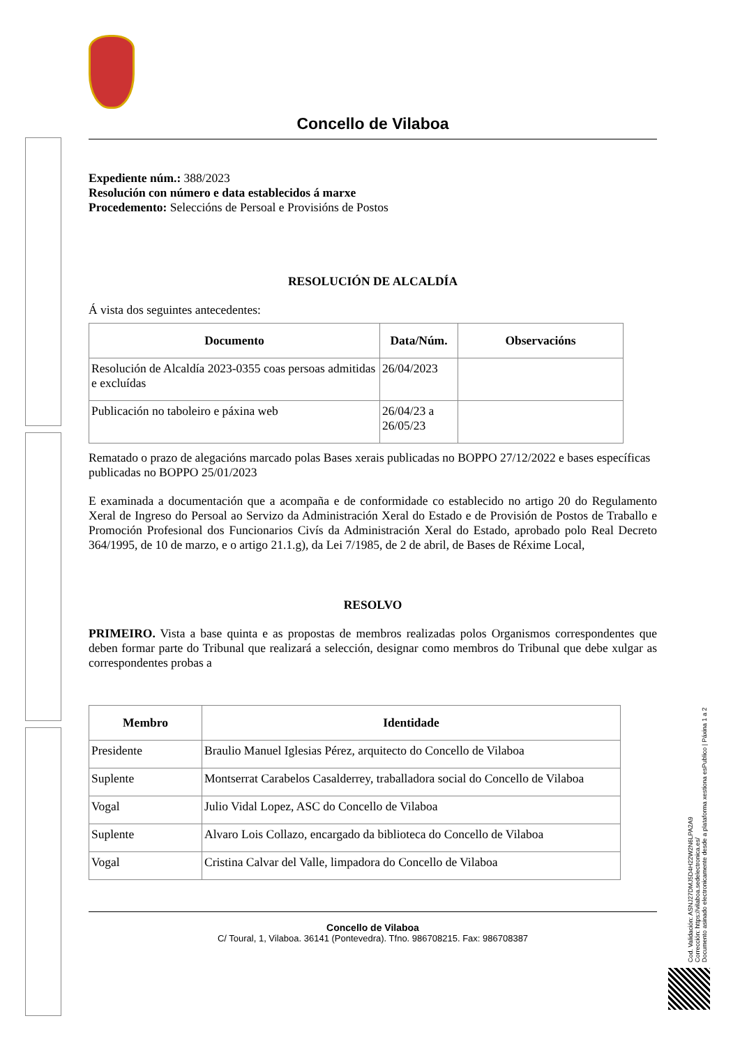Concello de Vilaboa
Expediente núm.: 388/2023
Resolución con número e data establecidos á marxe
Procedemento: Seleccións de Persoal e Provisións de Postos
RESOLUCIÓN DE ALCALDÍA
Á vista dos seguintes antecedentes:
| Documento | Data/Núm. | Observacións |
| --- | --- | --- |
| Resolución de Alcaldía 2023-0355 coas persoas admitidas e excluídas | 26/04/2023 | |
| Publicación no taboleiro e páxina web | 26/04/23 a 26/05/23 | |
Rematado o prazo de alegacións marcado polas Bases xerais publicadas no BOPPO 27/12/2022 e bases específicas publicadas no BOPPO 25/01/2023
E examinada a documentación que a acompaña e de conformidade co establecido no artigo 20 do Regulamento Xeral de Ingreso do Persoal ao Servizo da Administración Xeral do Estado e de Provisión de Postos de Traballo e Promoción Profesional dos Funcionarios Civís da Administración Xeral do Estado, aprobado polo Real Decreto 364/1995, de 10 de marzo, e o artigo 21.1.g), da Lei 7/1985, de 2 de abril, de Bases de Réxime Local,
RESOLVO
PRIMEIRO. Vista a base quinta e as propostas de membros realizadas polos Organismos correspondentes que deben formar parte do Tribunal que realizará a selección, designar como membros do Tribunal que debe xulgar as correspondentes probas a
| Membro | Identidade |
| --- | --- |
| Presidente | Braulio Manuel Iglesias Pérez, arquitecto do Concello de Vilaboa |
| Suplente | Montserrat Carabelos Casalderrey, traballadora social do Concello de Vilaboa |
| Vogal | Julio Vidal Lopez, ASC do Concello de Vilaboa |
| Suplente | Alvaro Lois Collazo, encargado da biblioteca do Concello de Vilaboa |
| Vogal | Cristina Calvar del Valle, limpadora do Concello de Vilaboa |
Concello de Vilaboa
C/ Toural, 1, Vilaboa. 36141 (Pontevedra). Tfno. 986708215. Fax: 986708387
Cod. Validación: ASNJ27DMJ5D4H22W2N6LPA2A9
Corrección: https://vilaboa.sedelectronica.es/
Documento asinado electronicamente desde a plataforma xestiona esPublico | Páxina 1 a 2